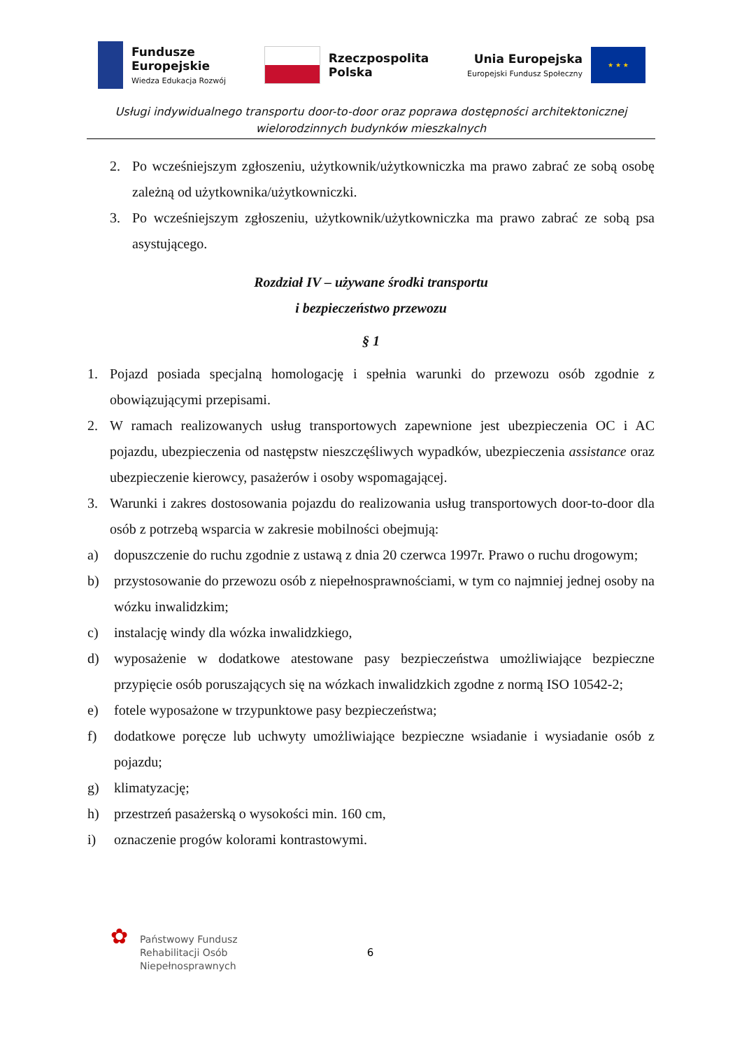Fundusze
Europejskie
Wiedza Edukacja Rozwój
Rzeczpospolita
Polska
Unia Europejska
Europejski Fundusz Społeczny
★ ★ ★
Usługi indywidualnego transportu door-to-door oraz poprawa dostępności architektonicznej wielorodzinnych budynków mieszkalnych
2. Po wcześniejszym zgłoszeniu, użytkownik/użytkowniczka ma prawo zabrać ze sobą osobę zależną od użytkownika/użytkowniczki.
3. Po wcześniejszym zgłoszeniu, użytkownik/użytkowniczka ma prawo zabrać ze sobą psa asystującego.
Rozdział IV – używane środki transportu
i bezpieczeństwo przewozu
§ 1
1. Pojazd posiada specjalną homologację i spełnia warunki do przewozu osób zgodnie z obowiązującymi przepisami.
2. W ramach realizowanych usług transportowych zapewnione jest ubezpieczenia OC i AC pojazdu, ubezpieczenia od następstw nieszczęśliwych wypadków, ubezpieczenia assistance oraz ubezpieczenie kierowcy, pasażerów i osoby wspomagającej.
3. Warunki i zakres dostosowania pojazdu do realizowania usług transportowych door-to-door dla osób z potrzebą wsparcia w zakresie mobilności obejmują:
a) dopuszczenie do ruchu zgodnie z ustawą z dnia 20 czerwca 1997r. Prawo o ruchu drogowym;
b) przystosowanie do przewozu osób z niepełnosprawnościami, w tym co najmniej jednej osoby na wózku inwalidzkim;
c) instalację windy dla wózka inwalidzkiego,
d) wyposażenie w dodatkowe atestowane pasy bezpieczeństwa umożliwiające bezpieczne przypięcie osób poruszających się na wózkach inwalidzkich zgodne z normą ISO 10542-2;
e) fotele wyposażone w trzypunktowe pasy bezpieczeństwa;
f) dodatkowe poręcze lub uchwyty umożliwiające bezpieczne wsiadanie i wysiadanie osób z pojazdu;
g) klimatyzację;
h) przestrzeń pasażerską o wysokości min. 160 cm,
i) oznaczenie progów kolorami kontrastowymi.
✿
Państwowy Fundusz
Rehabilitacji Osób
Niepełnosprawnych
6